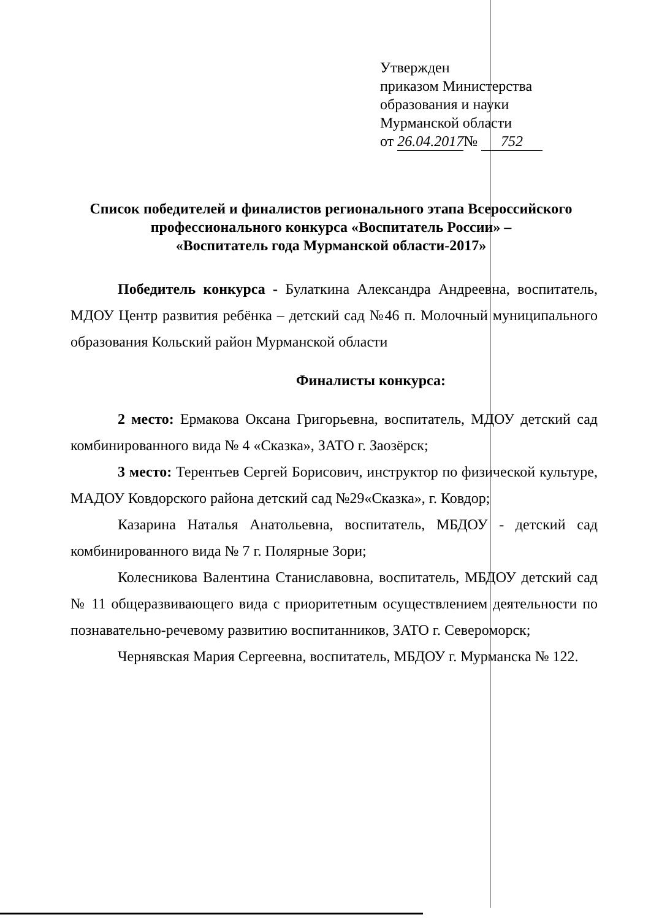Утвержден
приказом Министерства
образования и науки
Мурманской области
от 26.04.2017 № 752
Список победителей и финалистов регионального этапа Всероссийского
профессионального конкурса «Воспитатель России» –
«Воспитатель года Мурманской области-2017»
Победитель конкурса - Булаткина Александра Андреевна, воспитатель, МДОУ Центр развития ребёнка – детский сад №46 п. Молочный муниципального образования Кольский район Мурманской области
Финалисты конкурса:
2 место: Ермакова Оксана Григорьевна, воспитатель, МДОУ детский сад комбинированного вида № 4 «Сказка», ЗАТО г. Заозёрск;
3 место: Терентьев Сергей Борисович, инструктор по физической культуре, МАДОУ Ковдорского района детский сад №29«Сказка», г. Ковдор;
Казарина Наталья Анатольевна, воспитатель, МБДОУ - детский сад комбинированного вида № 7 г. Полярные Зори;
Колесникова Валентина Станиславовна, воспитатель, МБДОУ детский сад № 11 общеразвивающего вида с приоритетным осуществлением деятельности по познавательно-речевому развитию воспитанников, ЗАТО г. Североморск;
Чернявская Мария Сергеевна, воспитатель, МБДОУ г. Мурманска № 122.